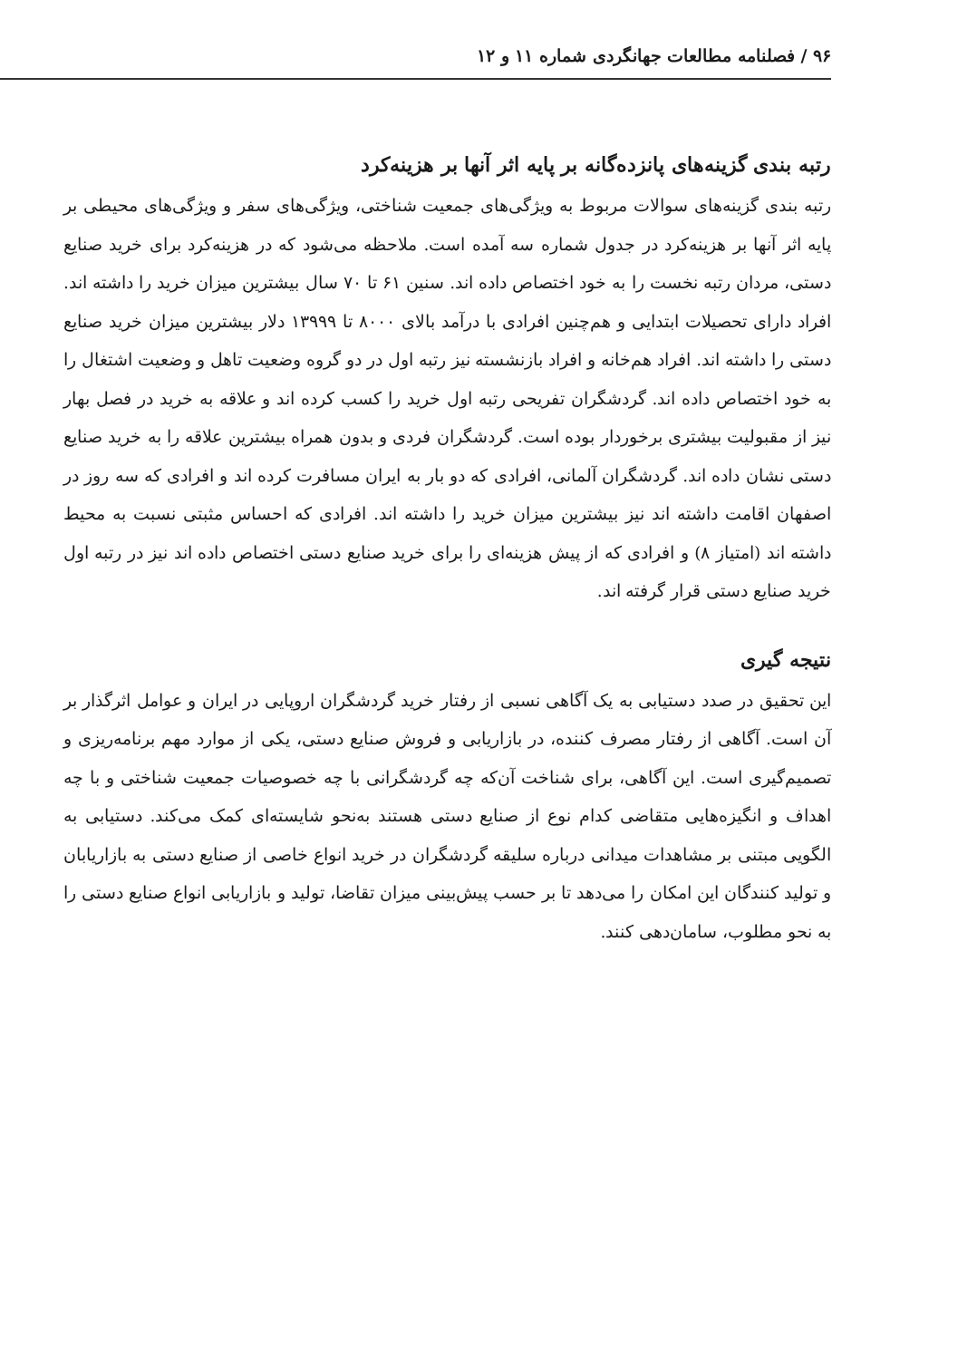۹۶ / فصلنامه مطالعات جهانگردی شماره ۱۱ و ۱۲
رتبه بندی گزینه‌های پانزده‌گانه بر پایه اثر آنها بر هزینه‌کرد
رتبه بندی گزینه‌های سوالات مربوط به ویژگی‌های جمعیت شناختی، ویژگی‌های سفر و ویژگی‌های محیطی بر پایه اثر آنها بر هزینه‌کرد در جدول شماره سه آمده است. ملاحظه می‌شود که در هزینه‌کرد برای خرید صنایع دستی، مردان رتبه نخست را به خود اختصاص داده اند. سنین ۶۱ تا ۷۰ سال بیشترین میزان خرید را داشته اند. افراد دارای تحصیلات ابتدایی و هم‌چنین افرادی با درآمد بالای ۸۰۰۰ تا ۱۳۹۹۹ دلار بیشترین میزان خرید صنایع دستی را داشته اند. افراد هم‌خانه و افراد بازنشسته نیز رتبه اول در دو گروه وضعیت تاهل و وضعیت اشتغال را به خود اختصاص داده اند. گردشگران تفریحی رتبه اول خرید را کسب کرده اند و علاقه به خرید در فصل بهار نیز از مقبولیت بیشتری برخوردار بوده است. گردشگران فردی و بدون همراه بیشترین علاقه را به خرید صنایع دستی نشان داده اند. گردشگران آلمانی، افرادی که دو بار به ایران مسافرت کرده اند و افرادی که سه روز در اصفهان اقامت داشته اند نیز بیشترین میزان خرید را داشته اند. افرادی که احساس مثبتی نسبت به محیط داشته اند (امتیاز ۸) و افرادی که از پیش هزینه‌ای را برای خرید صنایع دستی اختصاص داده اند نیز در رتبه اول خرید صنایع دستی قرار گرفته اند.
نتیجه گیری
این تحقیق در صدد دستیابی به یک آگاهی نسبی از رفتار خرید گردشگران اروپایی در ایران و عوامل اثرگذار بر آن است. آگاهی از رفتار مصرف کننده، در بازاریابی و فروش صنایع دستی، یکی از موارد مهم برنامه‌ریزی و تصمیم‌گیری است. این آگاهی، برای شناخت آن‌که چه گردشگرانی با چه خصوصیات جمعیت شناختی و با چه اهداف و انگیزه‌هایی متقاضی کدام نوع از صنایع دستی هستند به‌نحو شایسته‌ای کمک می‌کند. دستیابی به الگویی مبتنی بر مشاهدات میدانی درباره سلیقه گردشگران در خرید انواع خاصی از صنایع دستی به بازاریابان و تولید کنندگان این امکان را می‌دهد تا بر حسب پیش‌بینی میزان تقاضا، تولید و بازاریابی انواع صنایع دستی را به نحو مطلوب، سامان‌دهی کنند.